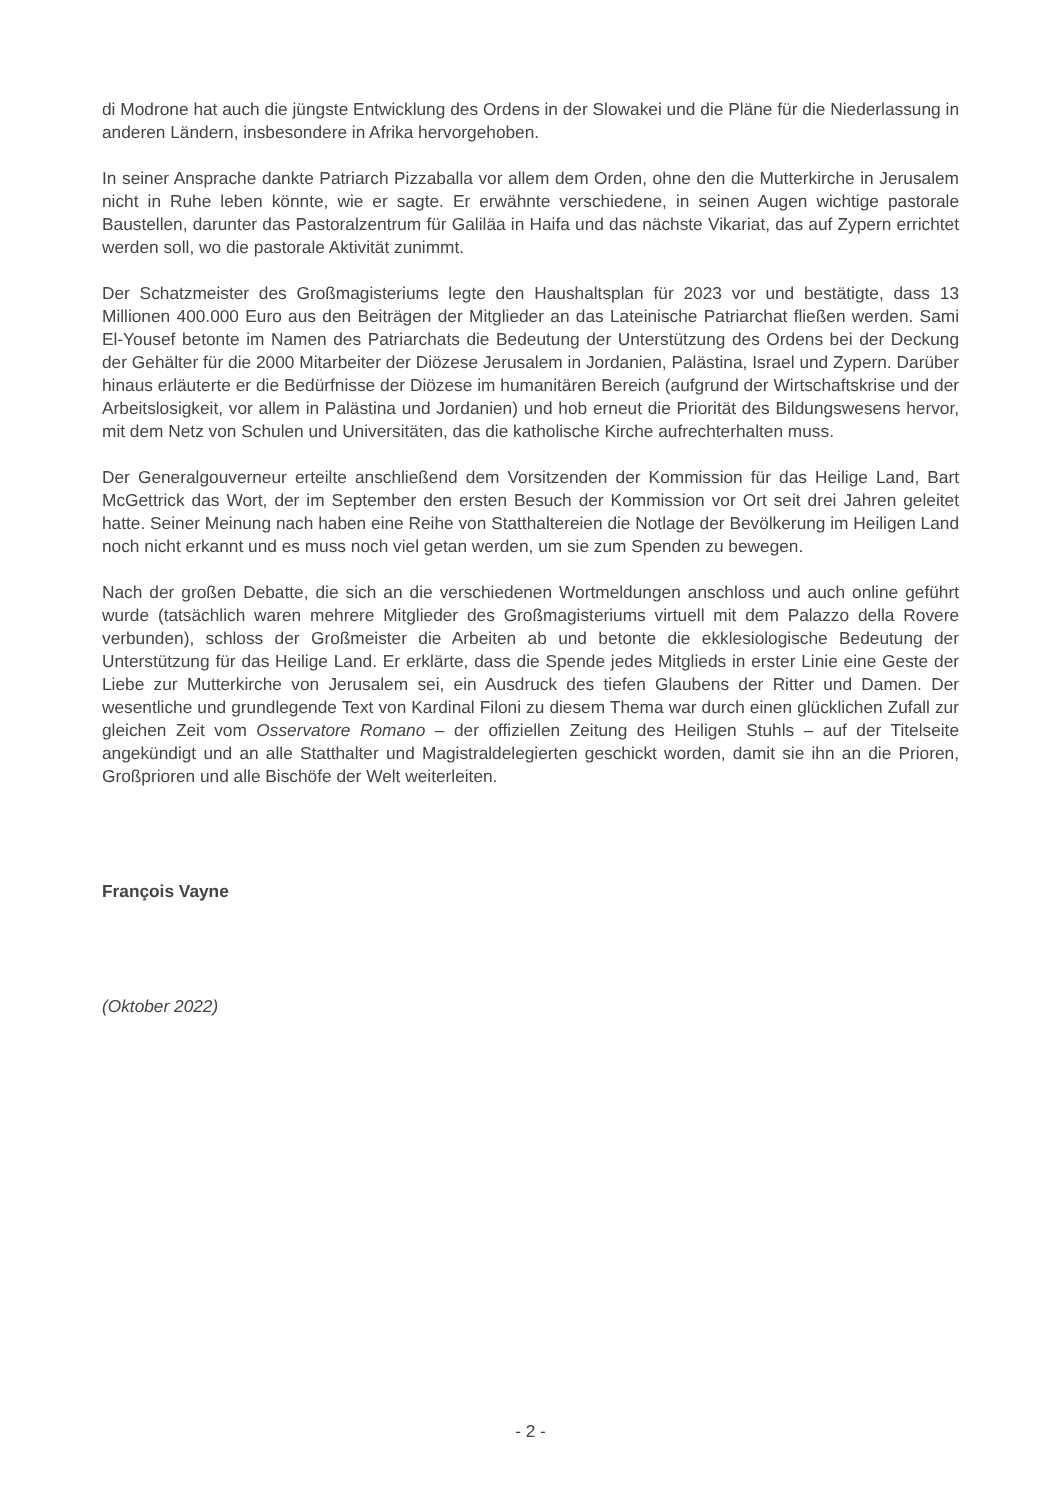di Modrone hat auch die jüngste Entwicklung des Ordens in der Slowakei und die Pläne für die Niederlassung in anderen Ländern, insbesondere in Afrika hervorgehoben.
In seiner Ansprache dankte Patriarch Pizzaballa vor allem dem Orden, ohne den die Mutterkirche in Jerusalem nicht in Ruhe leben könnte, wie er sagte. Er erwähnte verschiedene, in seinen Augen wichtige pastorale Baustellen, darunter das Pastoralzentrum für Galiläa in Haifa und das nächste Vikariat, das auf Zypern errichtet werden soll, wo die pastorale Aktivität zunimmt.
Der Schatzmeister des Großmagisteriums legte den Haushaltsplan für 2023 vor und bestätigte, dass 13 Millionen 400.000 Euro aus den Beiträgen der Mitglieder an das Lateinische Patriarchat fließen werden. Sami El-Yousef betonte im Namen des Patriarchats die Bedeutung der Unterstützung des Ordens bei der Deckung der Gehälter für die 2000 Mitarbeiter der Diözese Jerusalem in Jordanien, Palästina, Israel und Zypern. Darüber hinaus erläuterte er die Bedürfnisse der Diözese im humanitären Bereich (aufgrund der Wirtschaftskrise und der Arbeitslosigkeit, vor allem in Palästina und Jordanien) und hob erneut die Priorität des Bildungswesens hervor, mit dem Netz von Schulen und Universitäten, das die katholische Kirche aufrechterhalten muss.
Der Generalgouverneur erteilte anschließend dem Vorsitzenden der Kommission für das Heilige Land, Bart McGettrick das Wort, der im September den ersten Besuch der Kommission vor Ort seit drei Jahren geleitet hatte. Seiner Meinung nach haben eine Reihe von Statthaltereien die Notlage der Bevölkerung im Heiligen Land noch nicht erkannt und es muss noch viel getan werden, um sie zum Spenden zu bewegen.
Nach der großen Debatte, die sich an die verschiedenen Wortmeldungen anschloss und auch online geführt wurde (tatsächlich waren mehrere Mitglieder des Großmagisteriums virtuell mit dem Palazzo della Rovere verbunden), schloss der Großmeister die Arbeiten ab und betonte die ekklesiologische Bedeutung der Unterstützung für das Heilige Land. Er erklärte, dass die Spende jedes Mitglieds in erster Linie eine Geste der Liebe zur Mutterkirche von Jerusalem sei, ein Ausdruck des tiefen Glaubens der Ritter und Damen. Der wesentliche und grundlegende Text von Kardinal Filoni zu diesem Thema war durch einen glücklichen Zufall zur gleichen Zeit vom Osservatore Romano – der offiziellen Zeitung des Heiligen Stuhls – auf der Titelseite angekündigt und an alle Statthalter und Magistraldelegierten geschickt worden, damit sie ihn an die Prioren, Großprioren und alle Bischöfe der Welt weiterleiten.
François Vayne
(Oktober 2022)
- 2 -